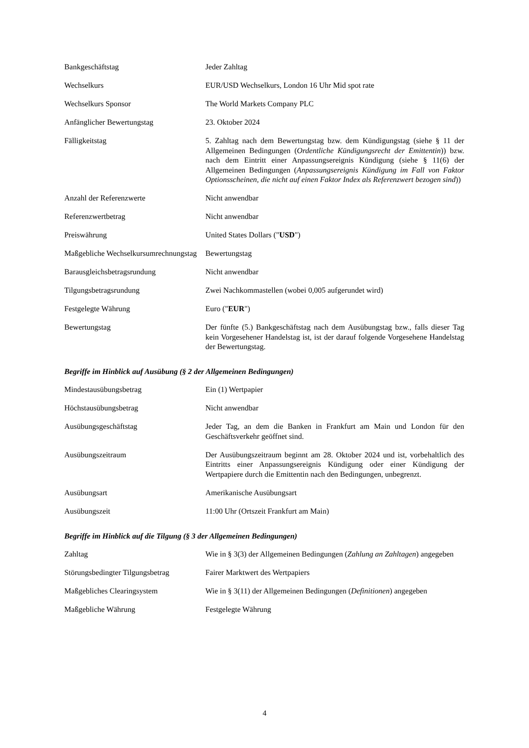| Bankgeschäftstag | Jeder Zahltag |
| Wechselkurs | EUR/USD Wechselkurs, London 16 Uhr Mid spot rate |
| Wechselkurs Sponsor | The World Markets Company PLC |
| Anfänglicher Bewertungstag | 23. Oktober 2024 |
| Fälligkeitstag | 5. Zahltag nach dem Bewertungstag bzw. dem Kündigungstag (siehe § 11 der Allgemeinen Bedingungen ( Ordentliche Kündigungsrecht der Emittentin )) bzw. nach dem Eintritt einer Anpassungsereignis Kündigung (siehe § 11(6) der Allgemeinen Bedingungen ( Anpassungsereignis Kündigung im Fall von Faktor Optionsscheinen, die nicht auf einen Faktor Index als Referenzwert bezogen sind )) |
| Anzahl der Referenzwerte | Nicht anwendbar |
| Referenzwertbetrag | Nicht anwendbar |
| Preiswährung | United States Dollars (" USD ") |
| Maßgebliche Wechselkursumrechnungstag | Bewertungstag |
| Barausgleichsbetragsrundung | Nicht anwendbar |
| Tilgungsbetragsrundung | Zwei Nachkommastellen (wobei 0,005 aufgerundet wird) |
| Festgelegte Währung | Euro (" EUR ") |
| Bewertungstag | Der fünfte (5.) Bankgeschäftstag nach dem Ausübungstag bzw., falls dieser Tag kein Vorgesehener Handelstag ist, ist der darauf folgende Vorgesehene Handelstag der Bewertungstag. |
Begriffe im Hinblick auf Ausübung (§ 2 der Allgemeinen Bedingungen)
| Mindestausübungsbetrag | Ein (1) Wertpapier |
| Höchstausübungsbetrag | Nicht anwendbar |
| Ausübungsgeschäftstag | Jeder Tag, an dem die Banken in Frankfurt am Main und London für den Geschäftsverkehr geöffnet sind. |
| Ausübungszeitraum | Der Ausübungszeitraum beginnt am 28. Oktober 2024 und ist, vorbehaltlich des Eintritts einer Anpassungsereignis Kündigung oder einer Kündigung der Wertpapiere durch die Emittentin nach den Bedingungen, unbegrenzt. |
| Ausübungsart | Amerikanische Ausübungsart |
| Ausübungszeit | 11:00 Uhr (Ortszeit Frankfurt am Main) |
Begriffe im Hinblick auf die Tilgung (§ 3 der Allgemeinen Bedingungen)
| Zahltag | Wie in § 3(3) der Allgemeinen Bedingungen ( Zahlung an Zahltagen ) angegeben |
| Störungsbedingter Tilgungsbetrag | Fairer Marktwert des Wertpapiers |
| Maßgebliches Clearingsystem | Wie in § 3(11) der Allgemeinen Bedingungen ( Definitionen ) angegeben |
| Maßgebliche Währung | Festgelegte Währung |
4